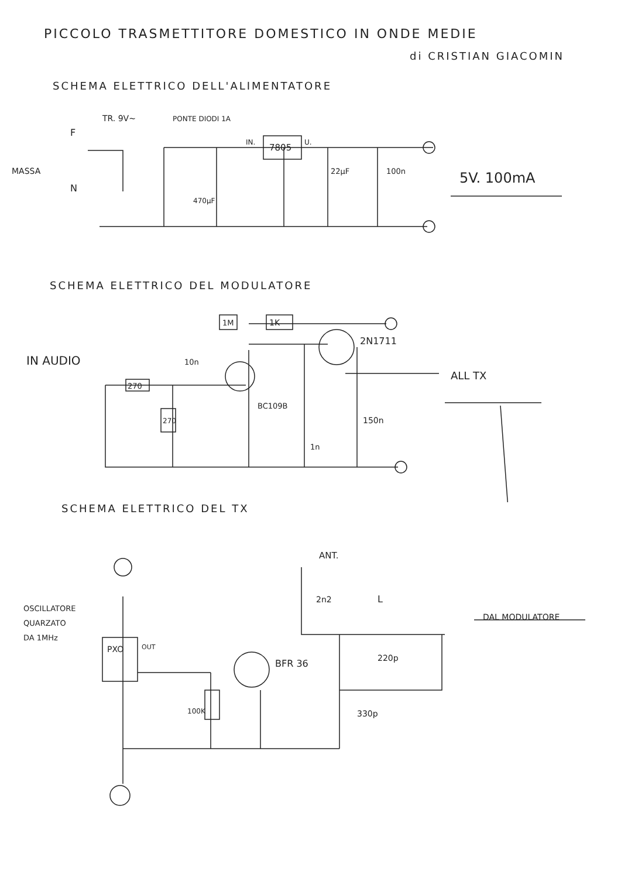PICCOLO TRASMETTITORE DOMESTICO IN ONDE MEDIE
di CRISTIAN GIACOMIN
SCHEMA ELETTRICO DELL'ALIMENTATORE
TR. 9V~
PONTE DIODI 1A
F
MASSA
N
IN.
7805
U.
470µF
22µF
100n
5V. 100mA
SCHEMA ELETTRICO DEL MODULATORE
1M
1K
2N1711
IN AUDIO
10n
ALL TX
270
270
BC109B
1n
150n
SCHEMA ELETTRICO DEL TX
ANT.
2n2
L
DAL MODULATORE
OSCILLATORE
QUARZATO
DA 1MHz
PXO
OUT
BFR 36
220p
100K
330p